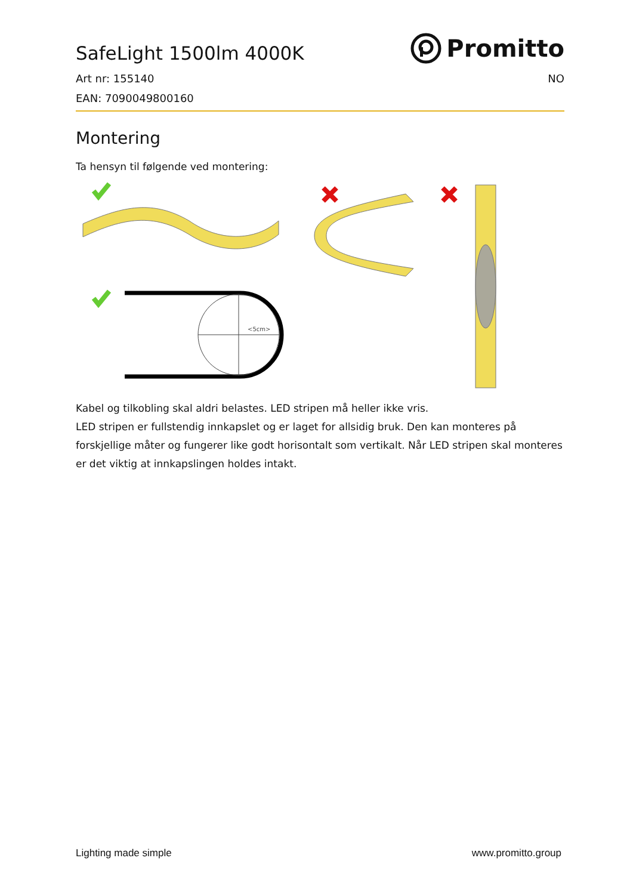SafeLight 1500lm 4000K
Promitto
Art nr: 155140 NO
EAN: 7090049800160
Montering
Ta hensyn til følgende ved montering:
<5cm>
Kabel og tilkobling skal aldri belastes. LED stripen må heller ikke vris.
LED stripen er fullstendig innkapslet og er laget for allsidig bruk. Den kan monteres på forskjellige måter og fungerer like godt horisontalt som vertikalt. Når LED stripen skal monteres er det viktig at innkapslingen holdes intakt.
Lighting made simple www.promitto.group